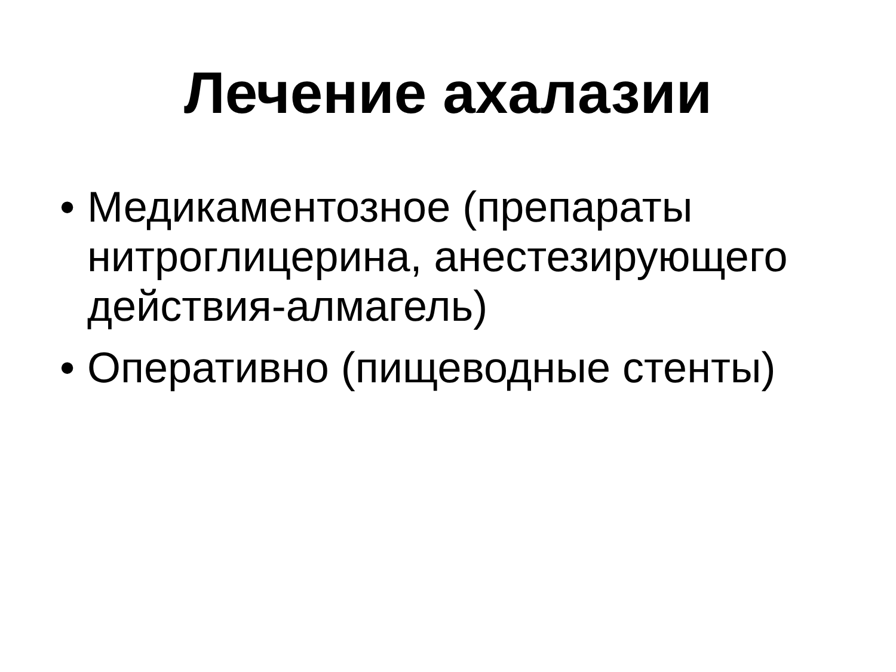Лечение ахалазии
• Медикаментозное (препараты нитроглицерина, анестезирующего действия-алмагель)
• Оперативно (пищеводные стенты)